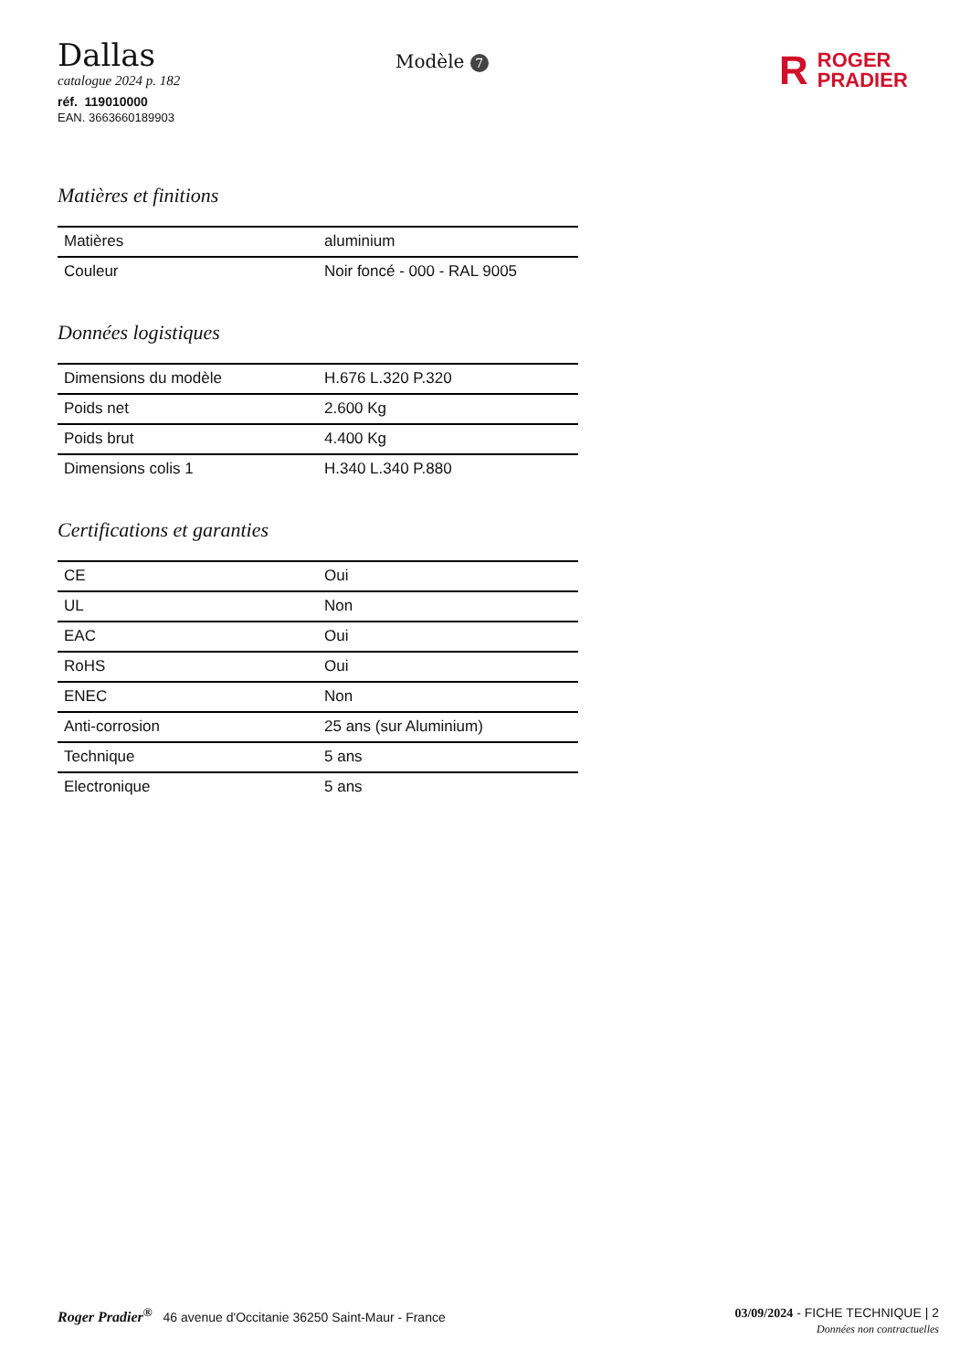Dallas
catalogue 2024 p. 182
réf. 119010000
EAN. 3663660189903
Modèle 7
R ROGER
PRADIER
Matières et finitions
| Matières | aluminium |
| Couleur | Noir foncé - 000 - RAL 9005 |
Données logistiques
| Dimensions du modèle | H.676 L.320 P.320 |
| Poids net | 2.600 Kg |
| Poids brut | 4.400 Kg |
| Dimensions colis 1 | H.340 L.340 P.880 |
Certifications et garanties
| CE | Oui |
| UL | Non |
| EAC | Oui |
| RoHS | Oui |
| ENEC | Non |
| Anti-corrosion | 25 ans (sur Aluminium) |
| Technique | 5 ans |
| Electronique | 5 ans |
Roger Pradier<sup>®</sup> 46 avenue d'Occitanie 36250 Saint-Maur - France
03/09/2024 - FICHE TECHNIQUE | 2
Données non contractuelles